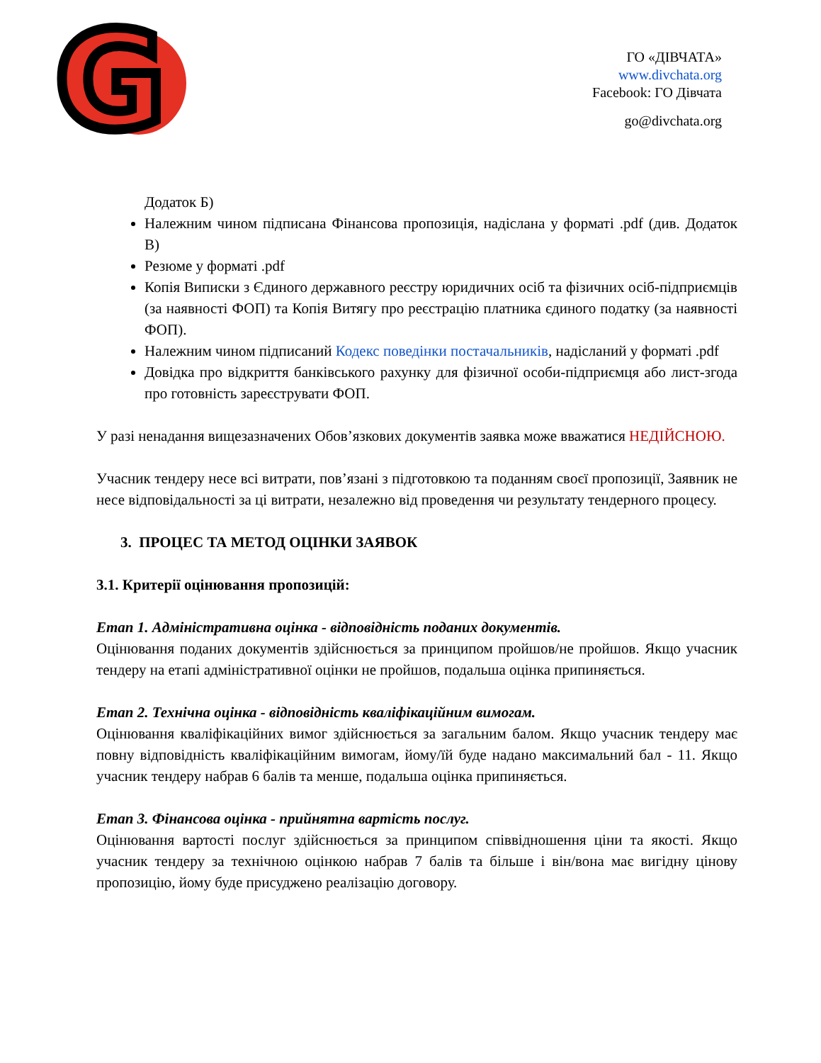G
ГО «ДІВЧАТА»
www.divchata.org
Facebook: ГО Дівчата
go@divchata.org
Додаток Б)
Належним чином підписана Фінансова пропозиція, надіслана у форматі .pdf (див. Додаток В)
Резюме у форматі .pdf
Копія Виписки з Єдиного державного реєстру юридичних осіб та фізичних осіб-підприємців (за наявності ФОП) та Копія Витягу про реєстрацію платника єдиного податку (за наявності ФОП).
Належним чином підписаний Кодекс поведінки постачальників, надісланий у форматі .pdf
Довідка про відкриття банківського рахунку для фізичної особи-підприємця або лист-згода про готовність зареєструвати ФОП.
У разі ненадання вищезазначених Обов’язкових документів заявка може вважатися НЕДІЙСНОЮ.
Учасник тендеру несе всі витрати, пов’язані з підготовкою та поданням своєї пропозиції, Заявник не несе відповідальності за ці витрати, незалежно від проведення чи результату тендерного процесу.
3. ПРОЦЕС ТА МЕТОД ОЦІНКИ ЗАЯВОК
3.1. Критерії оцінювання пропозицій:
Етап 1. Адміністративна оцінка - відповідність поданих документів.
Оцінювання поданих документів здійснюється за принципом пройшов/не пройшов. Якщо учасник тендеру на етапі адміністративної оцінки не пройшов, подальша оцінка припиняється.
Етап 2. Технічна оцінка - відповідність кваліфікаційним вимогам.
Оцінювання кваліфікаційних вимог здійснюється за загальним балом. Якщо учасник тендеру має повну відповідність кваліфікаційним вимогам, йому/їй буде надано максимальний бал - 11. Якщо учасник тендеру набрав 6 балів та менше, подальша оцінка припиняється.
Етап 3. Фінансова оцінка - прийнятна вартість послуг.
Оцінювання вартості послуг здійснюється за принципом співвідношення ціни та якості. Якщо учасник тендеру за технічною оцінкою набрав 7 балів та більше і він/вона має вигідну цінову пропозицію, йому буде присуджено реалізацію договору.